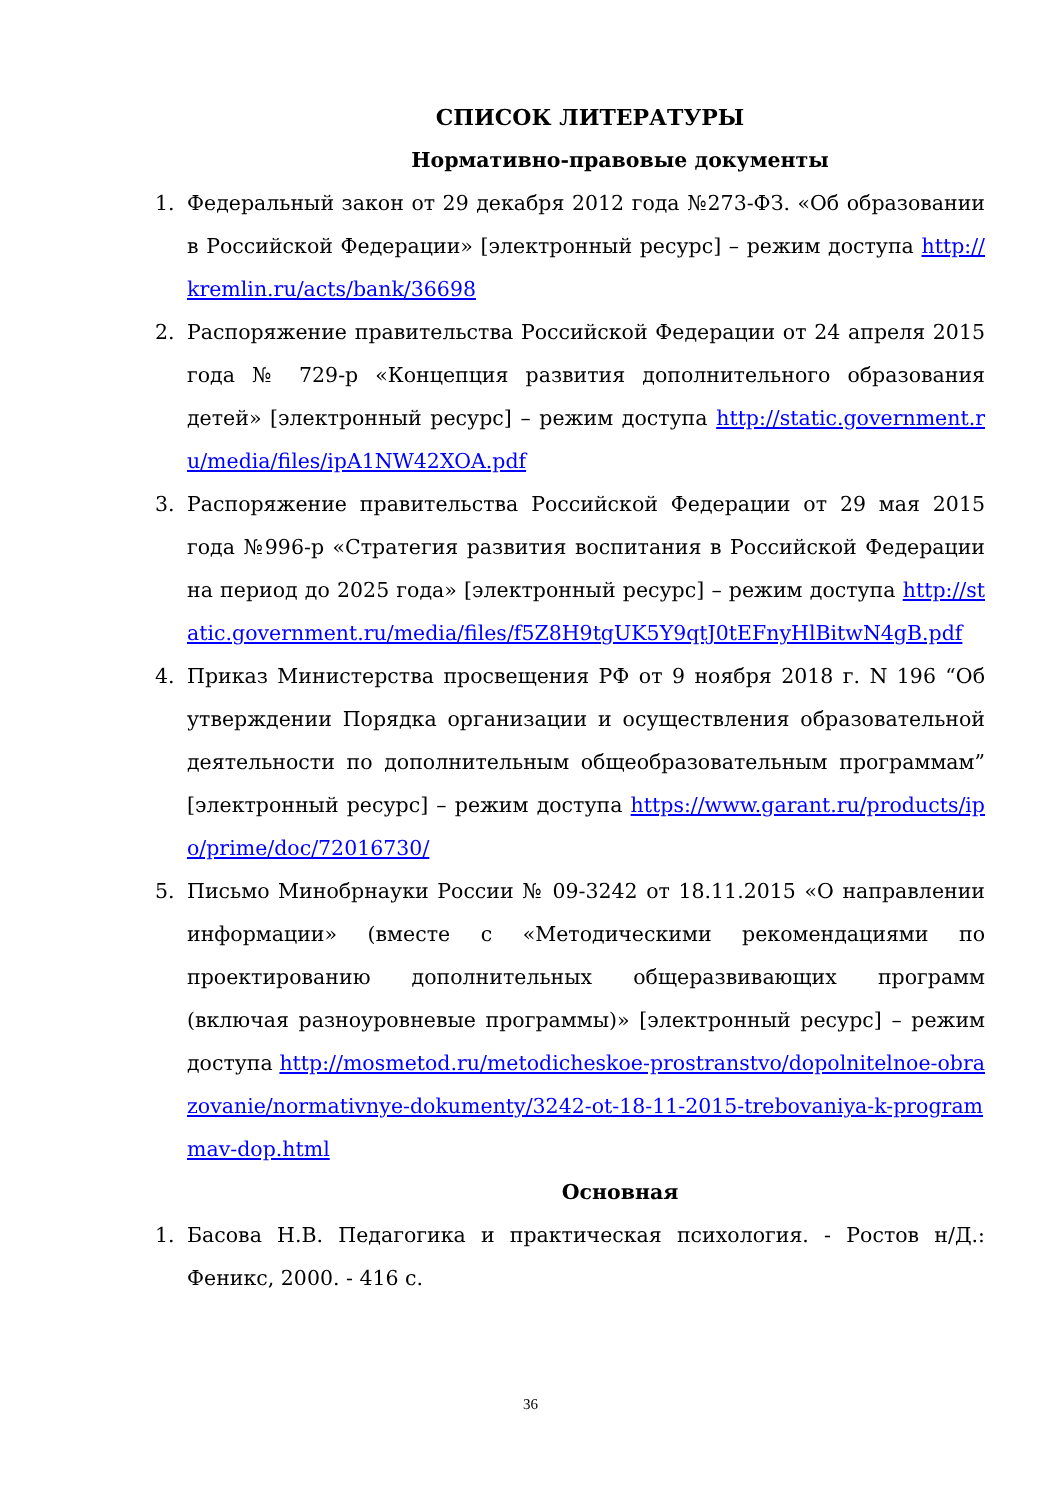СПИСОК ЛИТЕРАТУРЫ
Нормативно-правовые документы
1. Федеральный закон от 29 декабря 2012 года №273-ФЗ. «Об образовании в Российской Федерации» [электронный ресурс] – режим доступа http://kremlin.ru/acts/bank/36698
2. Распоряжение правительства Российской Федерации от 24 апреля 2015 года № 729-р «Концепция развития дополнительного образования детей» [электронный ресурс] – режим доступа http://static.government.ru/media/files/ipA1NW42XOA.pdf
3. Распоряжение правительства Российской Федерации от 29 мая 2015 года №996-р «Стратегия развития воспитания в Российской Федерации на период до 2025 года» [электронный ресурс] – режим доступа http://static.government.ru/media/files/f5Z8H9tgUK5Y9qtJ0tEFnyHlBitwN4gB.pdf
4. Приказ Министерства просвещения РФ от 9 ноября 2018 г. N 196 “Об утверждении Порядка организации и осуществления образовательной деятельности по дополнительным общеобразовательным программам” [электронный ресурс] – режим доступа https://www.garant.ru/products/ipo/prime/doc/72016730/
5. Письмо Минобрнауки России № 09-3242 от 18.11.2015 «О направлении информации» (вместе с «Методическими рекомендациями по проектированию дополнительных общеразвивающих программ (включая разноуровневые программы)» [электронный ресурс] – режим доступа http://mosmetod.ru/metodicheskoe-prostranstvo/dopolnitelnoe-obrazovanie/normativnye-dokumenty/3242-ot-18-11-2015-trebovaniya-k-programmav-dop.html
Основная
1. Басова Н.В. Педагогика и практическая психология. - Ростов н/Д.: Феникс, 2000. - 416 с.
36